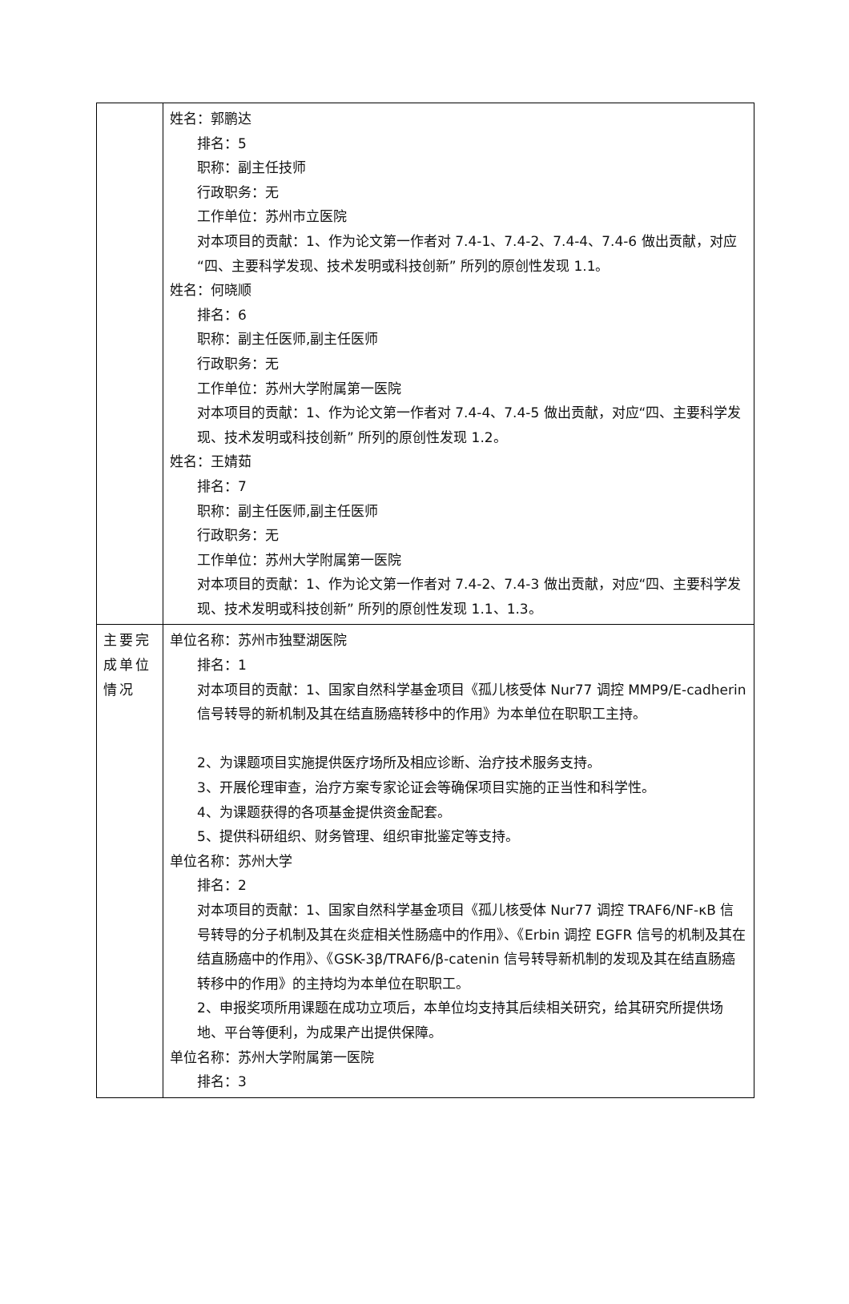| | 姓名：郭鹏达 排名：5 职称：副主任技师 行政职务：无 工作单位：苏州市立医院 对本项目的贡献：1、作为论文第一作者对 7.4-1、7.4-2、7.4-4、7.4-6 做出贡献，对应“四、主要科学发现、技术发明或科技创新” 所列的原创性发现 1.1。 姓名：何晓顺 排名：6 职称：副主任医师,副主任医师 行政职务：无 工作单位：苏州大学附属第一医院 对本项目的贡献：1、作为论文第一作者对 7.4-4、7.4-5 做出贡献，对应“四、主要科学发现、技术发明或科技创新” 所列的原创性发现 1.2。 姓名：王婧茹 排名：7 职称：副主任医师,副主任医师 行政职务：无 工作单位：苏州大学附属第一医院 对本项目的贡献：1、作为论文第一作者对 7.4-2、7.4-3 做出贡献，对应“四、主要科学发现、技术发明或科技创新” 所列的原创性发现 1.1、1.3。 |
| 主要完成单位情况 | 单位名称：苏州市独墅湖医院 排名：1 对本项目的贡献：1、国家自然科学基金项目《孤儿核受体 Nur77 调控 MMP9/E-cadherin 信号转导的新机制及其在结直肠癌转移中的作用》为本单位在职职工主持。 2、为课题项目实施提供医疗场所及相应诊断、治疗技术服务支持。 3、开展伦理审查，治疗方案专家论证会等确保项目实施的正当性和科学性。 4、为课题获得的各项基金提供资金配套。 5、提供科研组织、财务管理、组织审批鉴定等支持。 单位名称：苏州大学 排名：2 对本项目的贡献：1、国家自然科学基金项目《孤儿核受体 Nur77 调控 TRAF6/NF-κB 信号转导的分子机制及其在炎症相关性肠癌中的作用》、《Erbin 调控 EGFR 信号的机制及其在结直肠癌中的作用》、《GSK-3β/TRAF6/β-catenin 信号转导新机制的发现及其在结直肠癌转移中的作用》的主持均为本单位在职职工。 2、申报奖项所用课题在成功立项后，本单位均支持其后续相关研究，给其研究所提供场地、平台等便利，为成果产出提供保障。 单位名称：苏州大学附属第一医院 排名：3 |